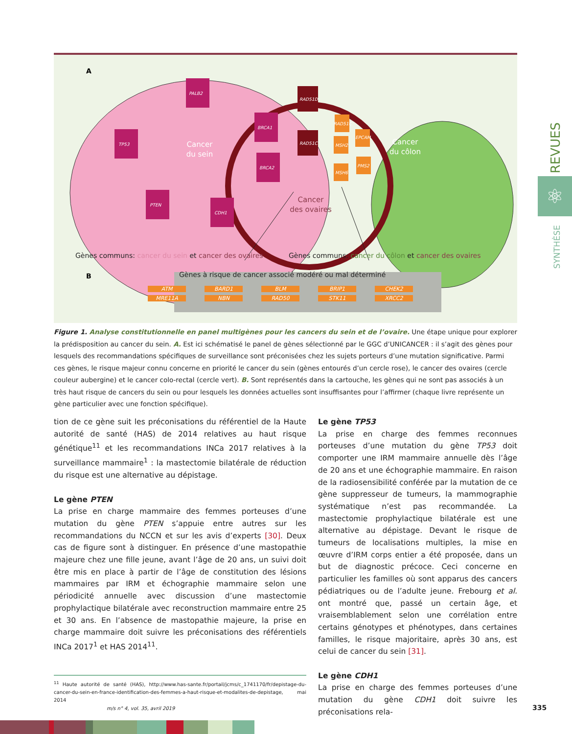A
Cancer
du sein
Cancer
du côlon
Cancer
des ovaires
PALB2
TP53
BRCA1
BRCA2
PTEN
CDH1
RAD51D
RAD51C
RAD51C
MSH2
MSH6
EPCAM
PMS2
B
Gènes communs: cancer du sein et cancer des ovaires
Gènes communs: cancer du côlon et cancer des ovaires
Gènes à risque de cancer associé modéré ou mal déterminé
ATM BARD1 BLM BRIP1 CHEK2 MRE11A NBN RAD50 STK11 XRCC2
Figure 1. Analyse constitutionnelle en panel multigènes pour les cancers du sein et de l’ovaire. Une étape unique pour explorer la prédisposition au cancer du sein. A. Est ici schématisé le panel de gènes sélectionné par le GGC d’UNICANCER : il s’agit des gènes pour lesquels des recommandations spécifiques de surveillance sont préconisées chez les sujets porteurs d’une mutation significative. Parmi ces gènes, le risque majeur connu concerne en priorité le cancer du sein (gènes entourés d’un cercle rose), le cancer des ovaires (cercle couleur aubergine) et le cancer colo-rectal (cercle vert). B. Sont représentés dans la cartouche, les gènes qui ne sont pas associés à un très haut risque de cancers du sein ou pour lesquels les données actuelles sont insuffisantes pour l’affirmer (chaque livre représente un gène particulier avec une fonction spécifique).
tion de ce gène suit les préconisations du référentiel de la Haute autorité de santé (HAS) de 2014 relatives au haut risque génétique<sup>11</sup> et les recommandations INCa 2017 relatives à la surveillance mammaire<sup>1</sup> : la mastectomie bilatérale de réduction du risque est une alternative au dépistage.
Le gène PTEN
La prise en charge mammaire des femmes porteuses d’une mutation du gène PTEN s’appuie entre autres sur les recommandations du NCCN et sur les avis d’experts [30]. Deux cas de figure sont à distinguer. En présence d’une mastopathie majeure chez une fille jeune, avant l’âge de 20 ans, un suivi doit être mis en place à partir de l’âge de constitution des lésions mammaires par IRM et échographie mammaire selon une périodicité annuelle avec discussion d’une mastectomie prophylactique bilatérale avec reconstruction mammaire entre 25 et 30 ans. En l’absence de mastopathie majeure, la prise en charge mammaire doit suivre les préconisations des référentiels INCa 2017<sup>1</sup> et HAS 2014<sup>11</sup>.
<sup>11</sup> Haute autorité de santé (HAS), http://www.has-sante.fr/portail/jcms/c_1741170/fr/depistage-du-cancer-du-sein-en-france-identification-des-femmes-a-haut-risque-et-modalites-de-depistage, mai 2014
Le gène TP53
La prise en charge des femmes reconnues porteuses d’une mutation du gène TP53 doit comporter une IRM mammaire annuelle dès l’âge de 20 ans et une échographie mammaire. En raison de la radiosensibilité conférée par la mutation de ce gène suppresseur de tumeurs, la mammographie systématique n’est pas recommandée. La mastectomie prophylactique bilatérale est une alternative au dépistage. Devant le risque de tumeurs de localisations multiples, la mise en œuvre d’IRM corps entier a été proposée, dans un but de diagnostic précoce. Ceci concerne en particulier les familles où sont apparus des cancers pédiatriques ou de l’adulte jeune. Frebourg et al. ont montré que, passé un certain âge, et vraisemblablement selon une corrélation entre certains génotypes et phénotypes, dans certaines familles, le risque majoritaire, après 30 ans, est celui de cancer du sein [31].
Le gène CDH1
La prise en charge des femmes porteuses d’une mutation du gène CDH1 doit suivre les préconisations rela-
REVUES
⚛
SYNTHÈSE
m/s n° 4, vol. 35, avril 2019 335